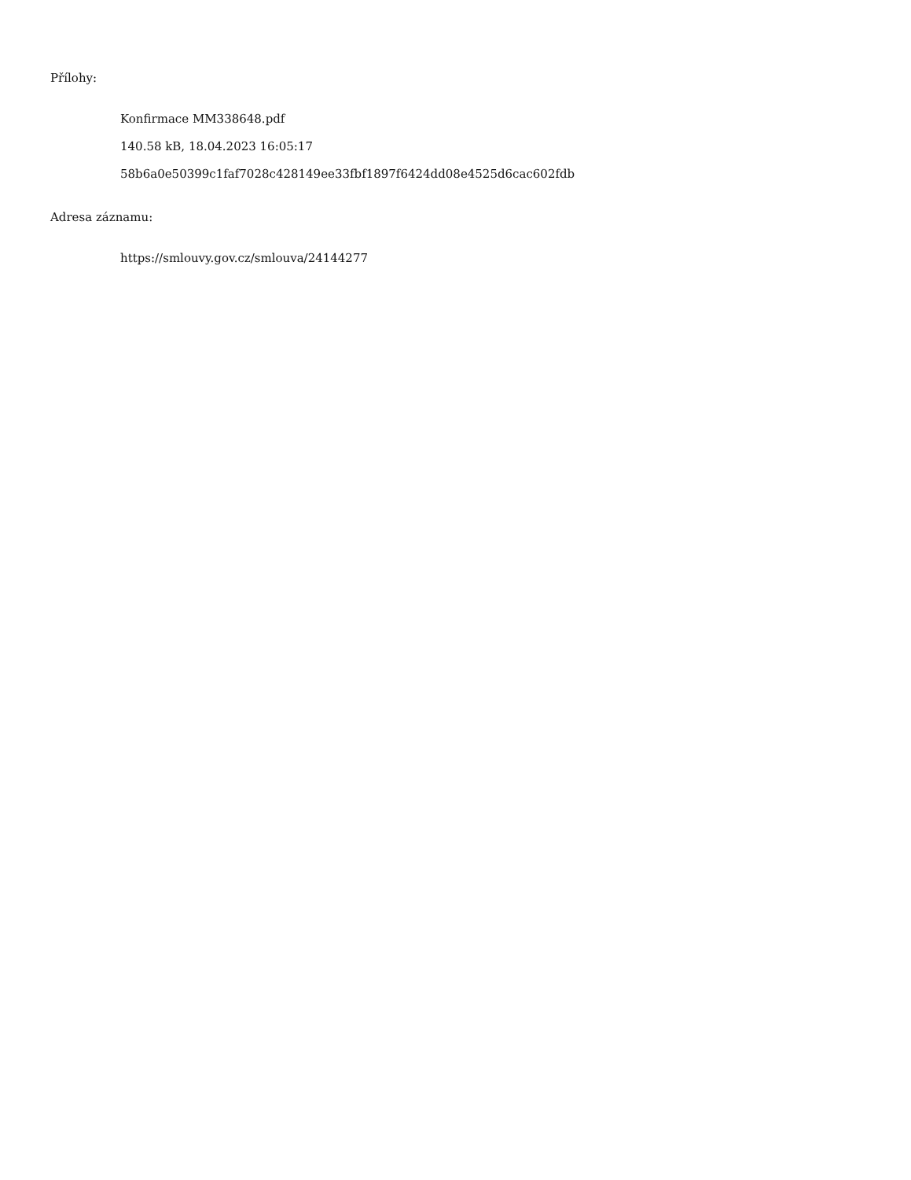Přílohy:
Konfirmace MM338648.pdf
140.58 kB, 18.04.2023 16:05:17
58b6a0e50399c1faf7028c428149ee33fbf1897f6424dd08e4525d6cac602fdb
Adresa záznamu:
https://smlouvy.gov.cz/smlouva/24144277